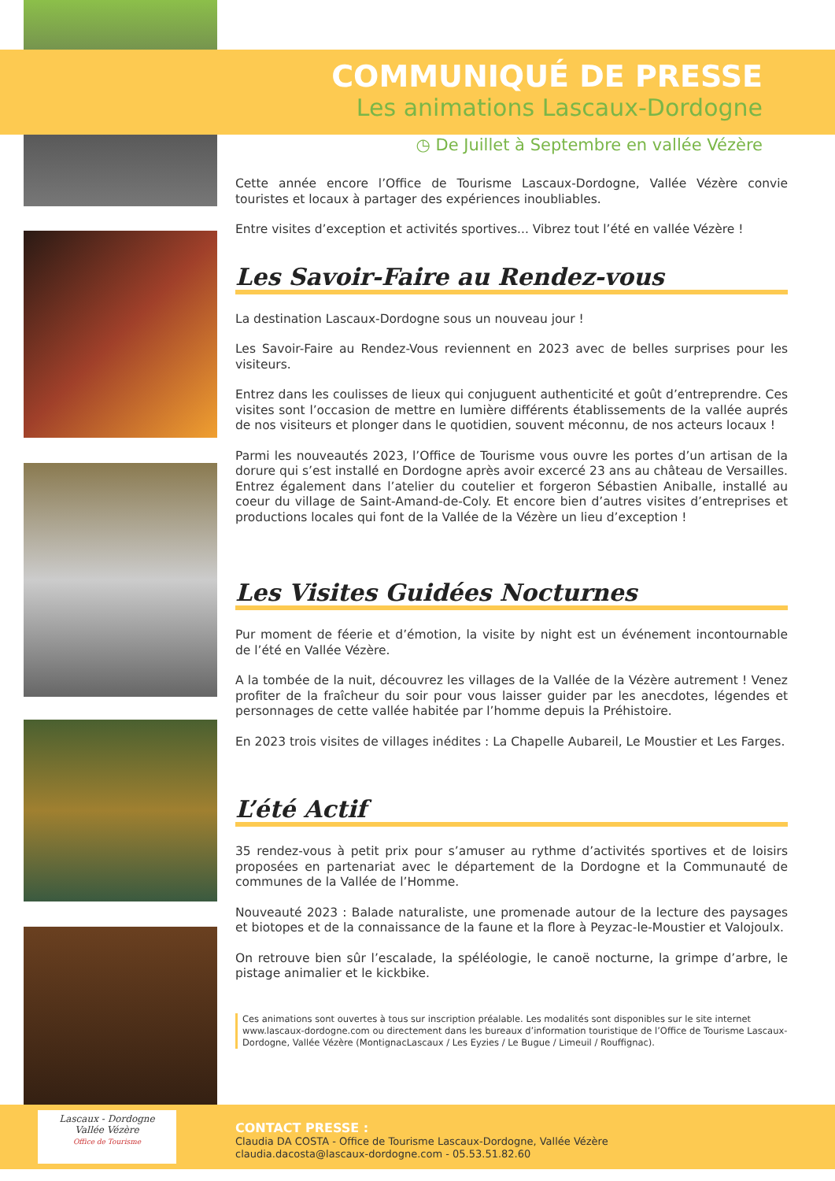COMMUNIQUÉ DE PRESSE
Les animations Lascaux-Dordogne
◷ De Juillet à Septembre en vallée Vézère
Cette année encore l’Office de Tourisme Lascaux-Dordogne, Vallée Vézère convie touristes et locaux à partager des expériences inoubliables.
Entre visites d’exception et activités sportives... Vibrez tout l’été en vallée Vézère !
Les Savoir-Faire au Rendez-vous
La destination Lascaux-Dordogne sous un nouveau jour !
Les Savoir-Faire au Rendez-Vous reviennent en 2023 avec de belles surprises pour les visiteurs.
Entrez dans les coulisses de lieux qui conjuguent authenticité et goût d’entreprendre. Ces visites sont l’occasion de mettre en lumière différents établissements de la vallée auprés de nos visiteurs et plonger dans le quotidien, souvent méconnu, de nos acteurs locaux !
Parmi les nouveautés 2023, l’Office de Tourisme vous ouvre les portes d’un artisan de la dorure qui s’est installé en Dordogne après avoir excercé 23 ans au château de Versailles. Entrez également dans l’atelier du coutelier et forgeron Sébastien Aniballe, installé au coeur du village de Saint-Amand-de-Coly. Et encore bien d’autres visites d’entreprises et productions locales qui font de la Vallée de la Vézère un lieu d’exception !
Les Visites Guidées Nocturnes
Pur moment de féerie et d’émotion, la visite by night est un événement incontournable de l’été en Vallée Vézère.
A la tombée de la nuit, découvrez les villages de la Vallée de la Vézère autrement ! Venez profiter de la fraîcheur du soir pour vous laisser guider par les anecdotes, légendes et personnages de cette vallée habitée par l’homme depuis la Préhistoire.
En 2023 trois visites de villages inédites : La Chapelle Aubareil, Le Moustier et Les Farges.
L’été Actif
35 rendez-vous à petit prix pour s’amuser au rythme d’activités sportives et de loisirs proposées en partenariat avec le département de la Dordogne et la Communauté de communes de la Vallée de l’Homme.
Nouveauté 2023 : Balade naturaliste, une promenade autour de la lecture des paysages et biotopes et de la connaissance de la faune et la flore à Peyzac-le-Moustier et Valojoulx.
On retrouve bien sûr l’escalade, la spéléologie, le canoë nocturne, la grimpe d’arbre, le pistage animalier et le kickbike.
Ces animations sont ouvertes à tous sur inscription préalable. Les modalités sont disponibles sur le site internet www.lascaux-dordogne.com ou directement dans les bureaux d’information touristique de l’Office de Tourisme Lascaux-Dordogne, Vallée Vézère (MontignacLascaux / Les Eyzies / Le Bugue / Limeuil / Rouffignac).
Lascaux - Dordogne
Vallée Vézère
Office de Tourisme
CONTACT PRESSE :
Claudia DA COSTA - Office de Tourisme Lascaux-Dordogne, Vallée Vézère
claudia.dacosta@lascaux-dordogne.com - 05.53.51.82.60